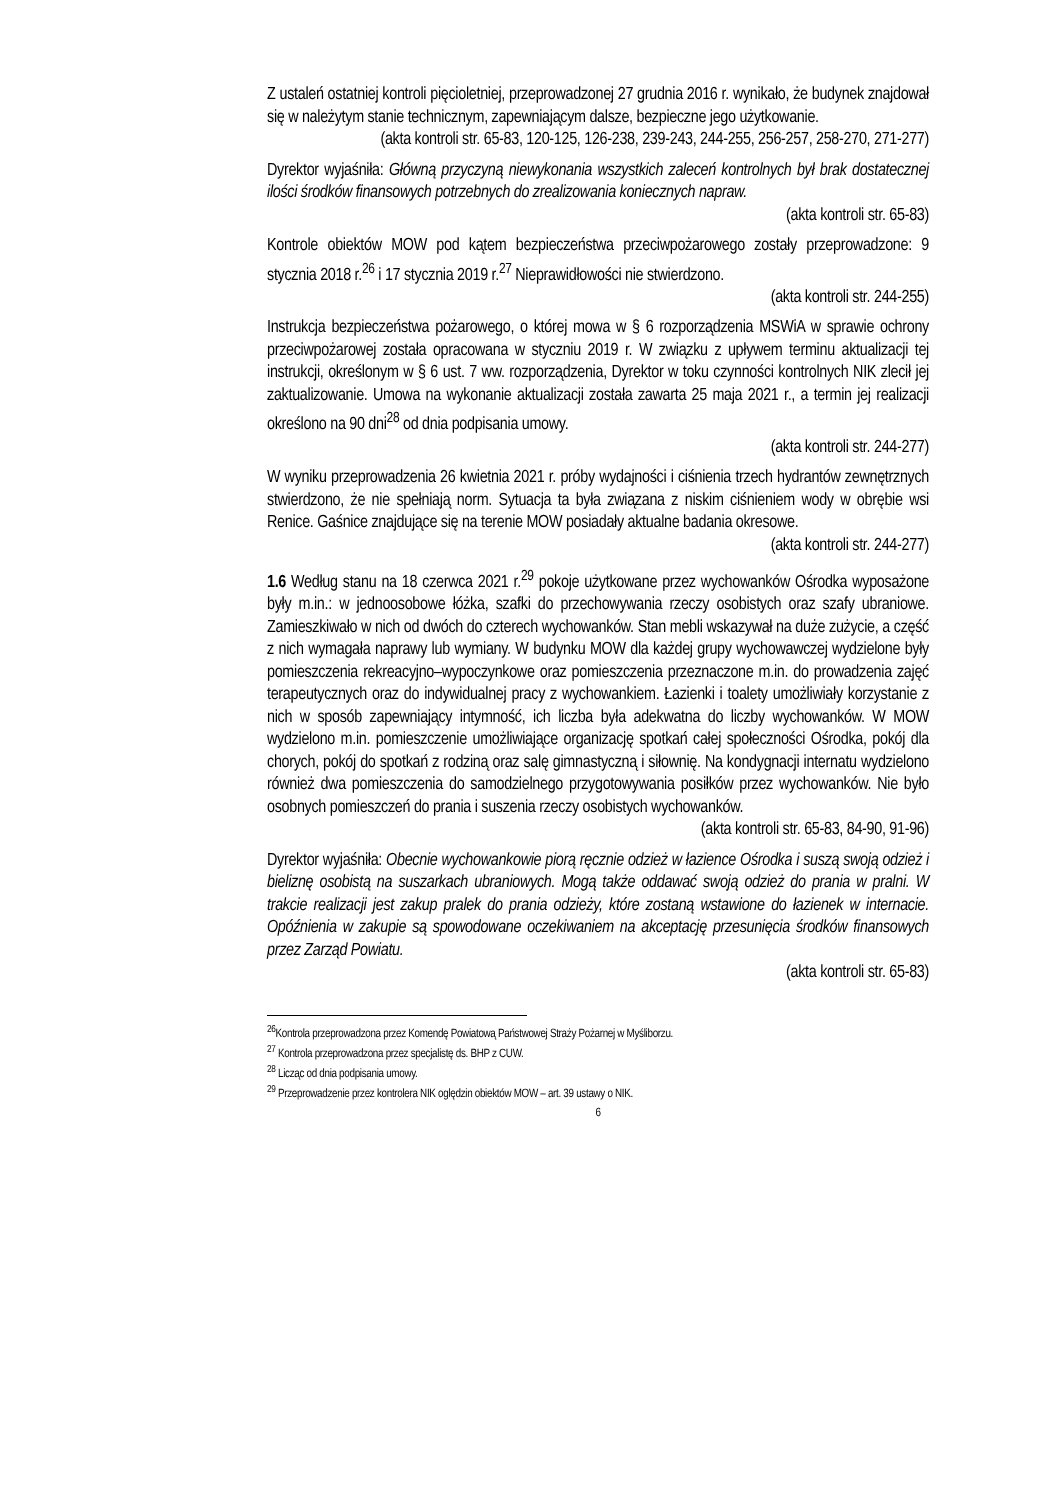Z ustaleń ostatniej kontroli pięcioletniej, przeprowadzonej 27 grudnia 2016 r. wynikało, że budynek znajdował się w należytym stanie technicznym, zapewniającym dalsze, bezpieczne jego użytkowanie.
(akta kontroli str. 65-83, 120-125, 126-238, 239-243, 244-255, 256-257, 258-270, 271-277)
Dyrektor wyjaśniła: Główną przyczyną niewykonania wszystkich zaleceń kontrolnych był brak dostatecznej ilości środków finansowych potrzebnych do zrealizowania koniecznych napraw.
(akta kontroli str. 65-83)
Kontrole obiektów MOW pod kątem bezpieczeństwa przeciwpożarowego zostały przeprowadzone: 9 stycznia 2018 r.<sup>26</sup> i 17 stycznia 2019 r.<sup>27</sup> Nieprawidłowości nie stwierdzono.
(akta kontroli str. 244-255)
Instrukcja bezpieczeństwa pożarowego, o której mowa w § 6 rozporządzenia MSWiA w sprawie ochrony przeciwpożarowej została opracowana w styczniu 2019 r. W związku z upływem terminu aktualizacji tej instrukcji, określonym w § 6 ust. 7 ww. rozporządzenia, Dyrektor w toku czynności kontrolnych NIK zlecił jej zaktualizowanie. Umowa na wykonanie aktualizacji została zawarta 25 maja 2021 r., a termin jej realizacji określono na 90 dni<sup>28</sup> od dnia podpisania umowy.
(akta kontroli str. 244-277)
W wyniku przeprowadzenia 26 kwietnia 2021 r. próby wydajności i ciśnienia trzech hydrantów zewnętrznych stwierdzono, że nie spełniają norm. Sytuacja ta była związana z niskim ciśnieniem wody w obrębie wsi Renice. Gaśnice znajdujące się na terenie MOW posiadały aktualne badania okresowe.
(akta kontroli str. 244-277)
1.6 Według stanu na 18 czerwca 2021 r.<sup>29</sup> pokoje użytkowane przez wychowanków Ośrodka wyposażone były m.in.: w jednoosobowe łóżka, szafki do przechowywania rzeczy osobistych oraz szafy ubraniowe. Zamieszkiwało w nich od dwóch do czterech wychowanków. Stan mebli wskazywał na duże zużycie, a część z nich wymagała naprawy lub wymiany. W budynku MOW dla każdej grupy wychowawczej wydzielone były pomieszczenia rekreacyjno–wypoczynkowe oraz pomieszczenia przeznaczone m.in. do prowadzenia zajęć terapeutycznych oraz do indywidualnej pracy z wychowankiem. Łazienki i toalety umożliwiały korzystanie z nich w sposób zapewniający intymność, ich liczba była adekwatna do liczby wychowanków. W MOW wydzielono m.in. pomieszczenie umożliwiające organizację spotkań całej społeczności Ośrodka, pokój dla chorych, pokój do spotkań z rodziną oraz salę gimnastyczną i siłownię. Na kondygnacji internatu wydzielono również dwa pomieszczenia do samodzielnego przygotowywania posiłków przez wychowanków. Nie było osobnych pomieszczeń do prania i suszenia rzeczy osobistych wychowanków.
(akta kontroli str. 65-83, 84-90, 91-96)
Dyrektor wyjaśniła: Obecnie wychowankowie piorą ręcznie odzież w łazience Ośrodka i suszą swoją odzież i bieliznę osobistą na suszarkach ubraniowych. Mogą także oddawać swoją odzież do prania w pralni. W trakcie realizacji jest zakup pralek do prania odzieży, które zostaną wstawione do łazienek w internacie. Opóźnienia w zakupie są spowodowane oczekiwaniem na akceptację przesunięcia środków finansowych przez Zarząd Powiatu.
(akta kontroli str. 65-83)
<sup>26</sup> Kontrola przeprowadzona przez Komendę Powiatową Państwowej Straży Pożarnej w Myśliborzu.
<sup>27</sup> Kontrola przeprowadzona przez specjalistę ds. BHP z CUW.
<sup>28</sup> Licząc od dnia podpisania umowy.
<sup>29</sup> Przeprowadzenie przez kontrolera NIK oględzin obiektów MOW – art. 39 ustawy o NIK.
6